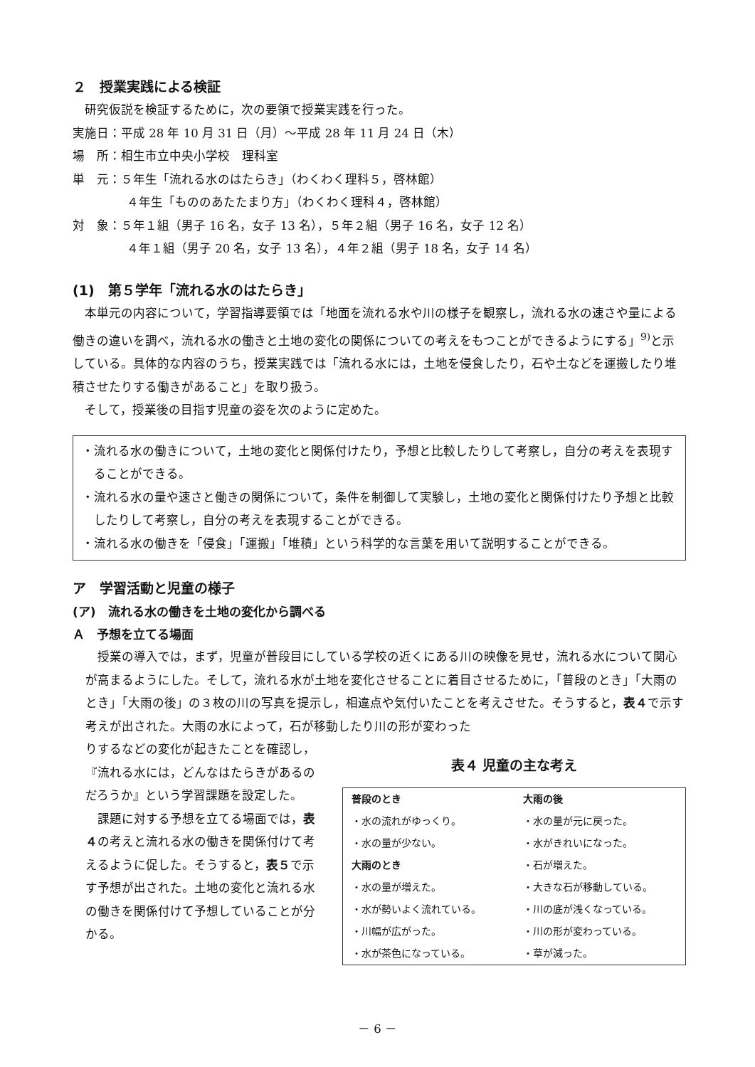２　授業実践による検証
研究仮説を検証するために，次の要領で授業実践を行った。
実施日：平成 28 年 10 月 31 日（月）～平成 28 年 11 月 24 日（木）
場　所：相生市立中央小学校　理科室
単　元：５年生「流れる水のはたらき」（わくわく理科５，啓林館）
４年生「もののあたたまり方」（わくわく理科４，啓林館）
対　象：５年１組（男子 16 名，女子 13 名），５年２組（男子 16 名，女子 12 名）
４年１組（男子 20 名，女子 13 名），４年２組（男子 18 名，女子 14 名）
(1)　第５学年「流れる水のはたらき」
本単元の内容について，学習指導要領では「地面を流れる水や川の様子を観察し，流れる水の速さや量による働きの違いを調べ，流れる水の働きと土地の変化の関係についての考えをもつことができるようにする」<sup>9)</sup>と示している。具体的な内容のうち，授業実践では「流れる水には，土地を侵食したり，石や土などを運搬したり堆積させたりする働きがあること」を取り扱う。
そして，授業後の目指す児童の姿を次のように定めた。
・流れる水の働きについて，土地の変化と関係付けたり，予想と比較したりして考察し，自分の考えを表現することができる。
・流れる水の量や速さと働きの関係について，条件を制御して実験し，土地の変化と関係付けたり予想と比較したりして考察し，自分の考えを表現することができる。
・流れる水の働きを「侵食」「運搬」「堆積」という科学的な言葉を用いて説明することができる。
ア　学習活動と児童の様子
(ア)　流れる水の働きを土地の変化から調べる
Ａ　予想を立てる場面
授業の導入では，まず，児童が普段目にしている学校の近くにある川の映像を見せ，流れる水について関心が高まるようにした。そして，流れる水が土地を変化させることに着目させるために，「普段のとき」「大雨のとき」「大雨の後」の３枚の川の写真を提示し，相違点や気付いたことを考えさせた。そうすると，表４で示す考えが出された。大雨の水によって，石が移動したり川の形が変わった
りするなどの変化が起きたことを確認し，『流れる水には，どんなはたらきがあるのだろうか』という学習課題を設定した。
課題に対する予想を立てる場面では，表４の考えと流れる水の働きを関係付けて考えるように促した。そうすると，表５で示す予想が出された。土地の変化と流れる水の働きを関係付けて予想していることが分かる。
表４ 児童の主な考え
| 普段のとき | 大雨の後 |
| --- | --- |
| ・水の流れがゆっくり。 | ・水の量が元に戻った。 |
| ・水の量が少ない。 | ・水がきれいになった。 |
| 大雨のとき | ・石が増えた。 |
| ・水の量が増えた。 | ・大きな石が移動している。 |
| ・水が勢いよく流れている。 | ・川の底が浅くなっている。 |
| ・川幅が広がった。 | ・川の形が変わっている。 |
| ・水が茶色になっている。 | ・草が減った。 |
－ 6 －